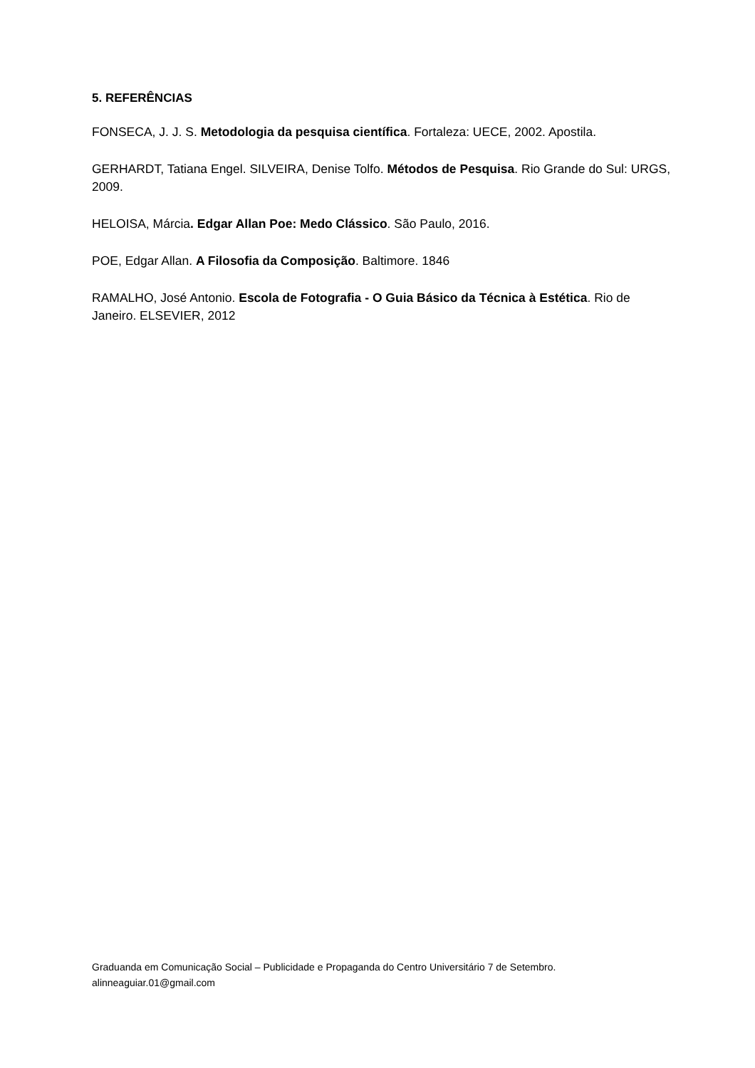5. REFERÊNCIAS
FONSECA, J. J. S. Metodologia da pesquisa científica. Fortaleza: UECE, 2002. Apostila.
GERHARDT, Tatiana Engel. SILVEIRA, Denise Tolfo. Métodos de Pesquisa. Rio Grande do Sul: URGS, 2009.
HELOISA, Márcia. Edgar Allan Poe: Medo Clássico. São Paulo, 2016.
POE, Edgar Allan. A Filosofia da Composição. Baltimore. 1846
RAMALHO, José Antonio. Escola de Fotografia - O Guia Básico da Técnica à Estética. Rio de Janeiro. ELSEVIER, 2012
Graduanda em Comunicação Social – Publicidade e Propaganda do Centro Universitário 7 de Setembro.
alinneaguiar.01@gmail.com